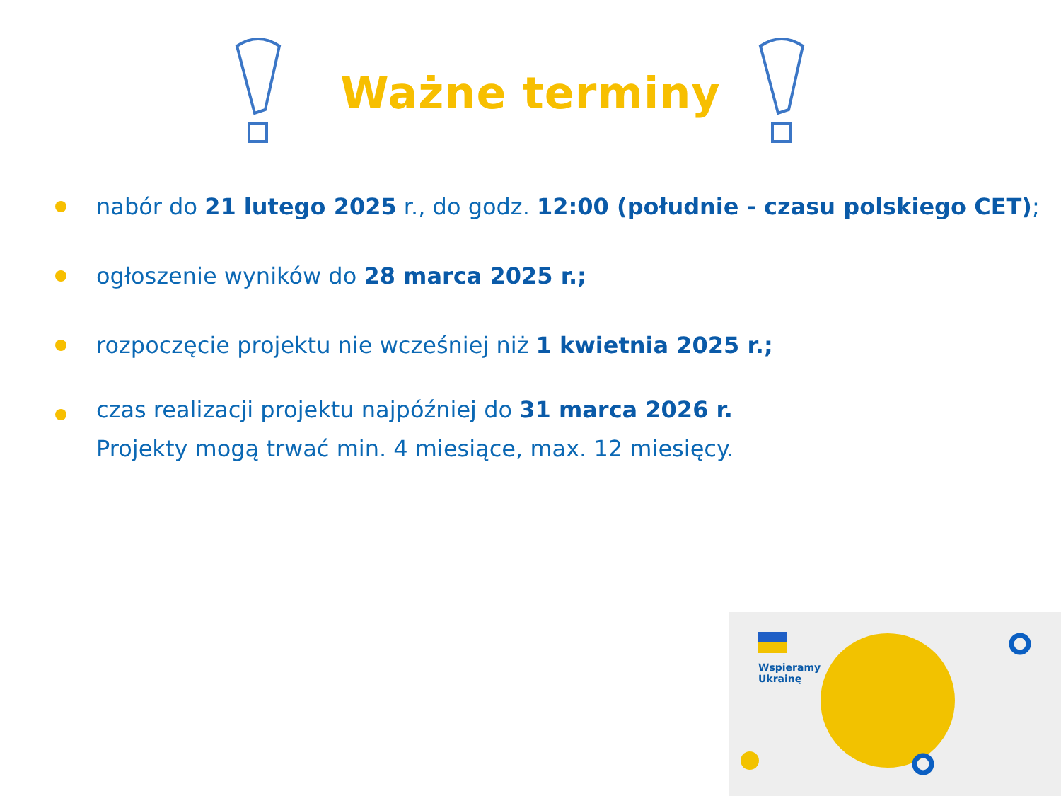Ważne terminy
nabór do 21 lutego 2025 r., do godz. 12:00 (południe - czasu polskiego CET);
ogłoszenie wyników do 28 marca 2025 r.;
rozpoczęcie projektu nie wcześniej niż 1 kwietnia 2025 r.;
czas realizacji projektu najpóźniej do 31 marca 2026 r.
Projekty mogą trwać min. 4 miesiące, max. 12 miesięcy.
Wspieramy
Ukrainę